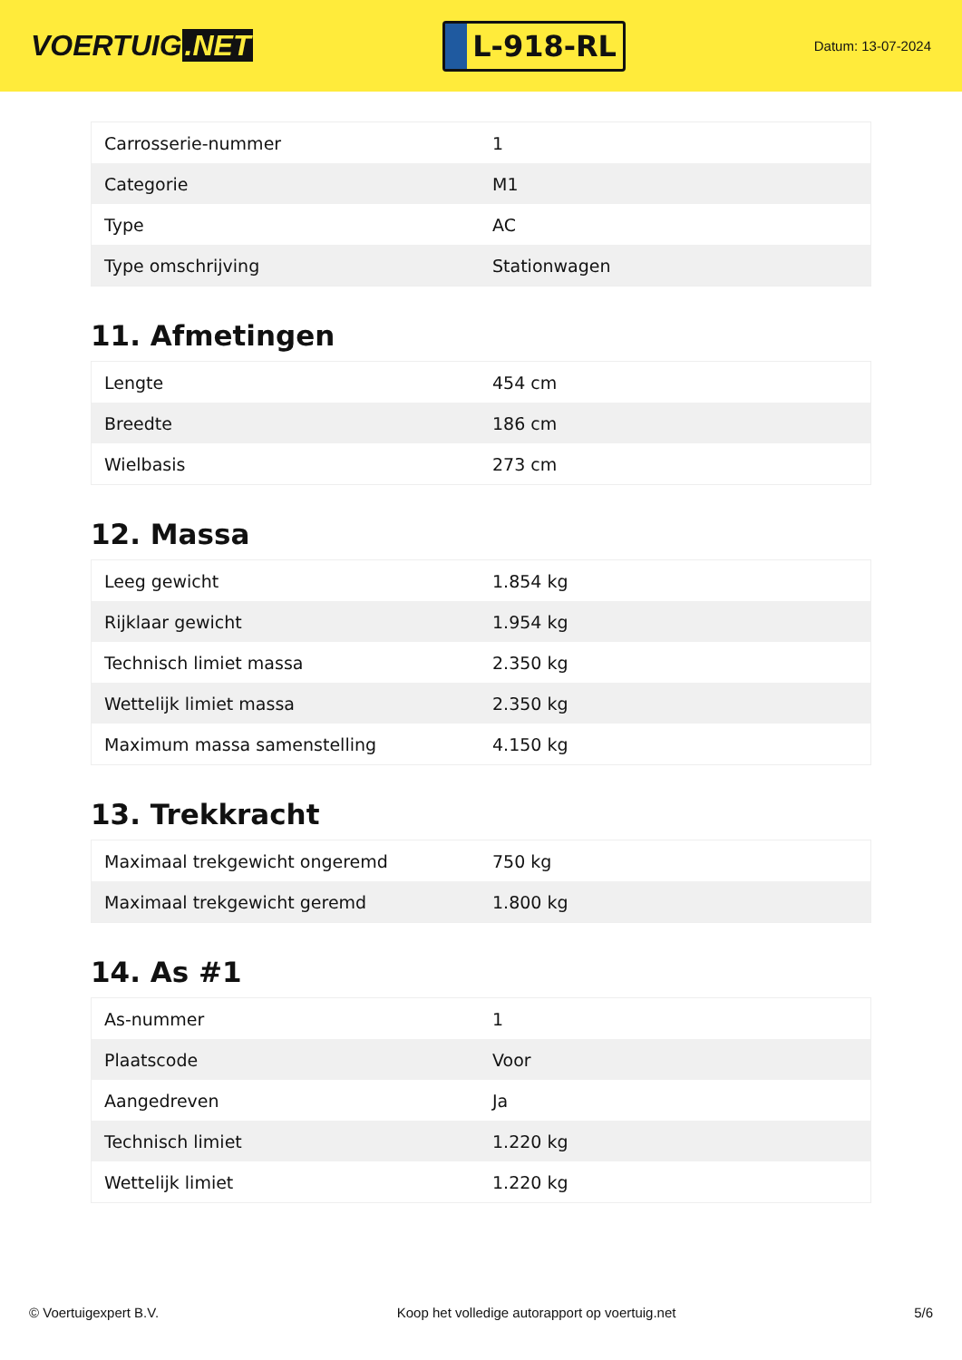VOERTUIG.NET
L-918-RL
Datum: 13-07-2024
| Carrosserie-nummer | 1 |
| Categorie | M1 |
| Type | AC |
| Type omschrijving | Stationwagen |
11. Afmetingen
| Lengte | 454 cm |
| Breedte | 186 cm |
| Wielbasis | 273 cm |
12. Massa
| Leeg gewicht | 1.854 kg |
| Rijklaar gewicht | 1.954 kg |
| Technisch limiet massa | 2.350 kg |
| Wettelijk limiet massa | 2.350 kg |
| Maximum massa samenstelling | 4.150 kg |
13. Trekkracht
| Maximaal trekgewicht ongeremd | 750 kg |
| Maximaal trekgewicht geremd | 1.800 kg |
14. As #1
| As-nummer | 1 |
| Plaatscode | Voor |
| Aangedreven | Ja |
| Technisch limiet | 1.220 kg |
| Wettelijk limiet | 1.220 kg |
© Voertuigexpert B.V. Koop het volledige autorapport op voertuig.net 5/6